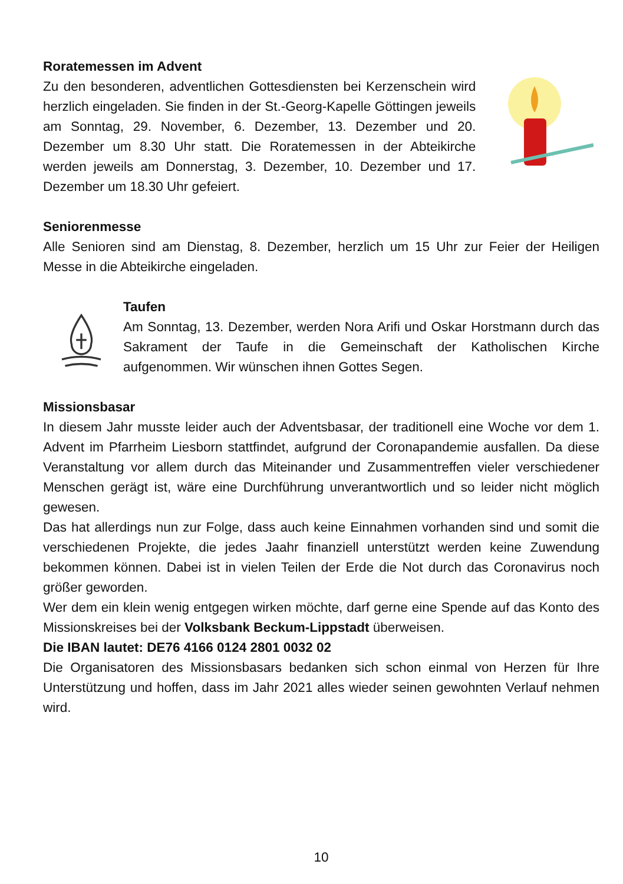Roratemessen im Advent
Zu den besonderen, adventlichen Gottesdiensten bei Kerzenschein wird herzlich eingeladen. Sie finden in der St.-Georg-Kapelle Göttingen jeweils am Sonntag, 29. November, 6. Dezember, 13. Dezember und 20. Dezember um 8.30 Uhr statt. Die Roratemessen in der Abteikirche werden jeweils am Donnerstag, 3. Dezember, 10. Dezember und 17. Dezember um 18.30 Uhr gefeiert.
Seniorenmesse
Alle Senioren sind am Dienstag, 8. Dezember, herzlich um 15 Uhr zur Feier der Heiligen Messe in die Abteikirche eingeladen.
Taufen
Am Sonntag, 13. Dezember, werden Nora Arifi und Oskar Horstmann durch das Sakrament der Taufe in die Gemeinschaft der Katholischen Kirche aufgenommen. Wir wünschen ihnen Gottes Segen.
Missionsbasar
In diesem Jahr musste leider auch der Adventsbasar, der traditionell eine Woche vor dem 1. Advent im Pfarrheim Liesborn stattfindet, aufgrund der Coronapandemie ausfallen. Da diese Veranstaltung vor allem durch das Miteinander und Zusammentreffen vieler verschiedener Menschen gerägt ist, wäre eine Durchführung unverantwortlich und so leider nicht möglich gewesen.
Das hat allerdings nun zur Folge, dass auch keine Einnahmen vorhanden sind und somit die verschiedenen Projekte, die jedes Jaahr finanziell unterstützt werden keine Zuwendung bekommen können. Dabei ist in vielen Teilen der Erde die Not durch das Coronavirus noch größer geworden.
Wer dem ein klein wenig entgegen wirken möchte, darf gerne eine Spende auf das Konto des Missionskreises bei der Volksbank Beckum-Lippstadt überweisen.
Die IBAN lautet: DE76 4166 0124 2801 0032 02
Die Organisatoren des Missionsbasars bedanken sich schon einmal von Herzen für Ihre Unterstützung und hoffen, dass im Jahr 2021 alles wieder seinen gewohnten Verlauf nehmen wird.
10